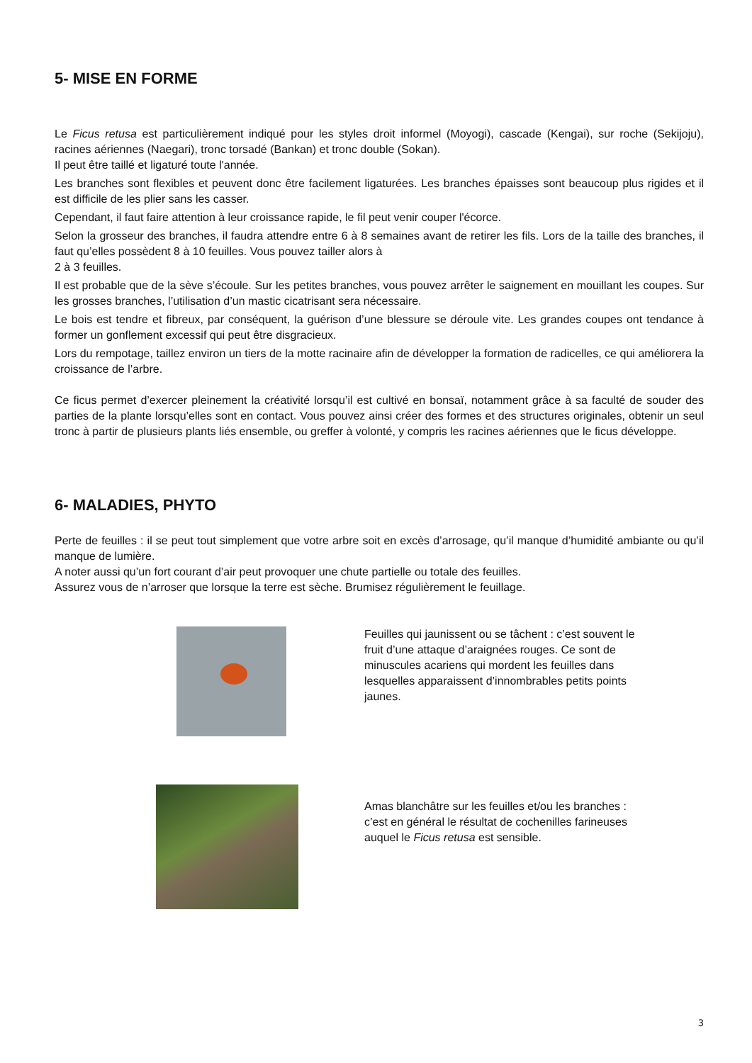5- MISE EN FORME
Le Ficus retusa est particulièrement indiqué pour les styles droit informel (Moyogi), cascade (Kengai), sur roche (Sekijoju), racines aériennes (Naegari), tronc torsadé (Bankan) et tronc double (Sokan).
Il peut être taillé et ligaturé toute l'année.
Les branches sont flexibles et peuvent donc être facilement ligaturées. Les branches épaisses sont beaucoup plus rigides et il est difficile de les plier sans les casser.
Cependant, il faut faire attention à leur croissance rapide, le fil peut venir couper l'écorce.
Selon la grosseur des branches, il faudra attendre entre 6 à 8 semaines avant de retirer les fils. Lors de la taille des branches, il faut qu’elles possèdent 8 à 10 feuilles. Vous pouvez tailler alors à
2 à 3 feuilles.
Il est probable que de la sève s’écoule. Sur les petites branches, vous pouvez arrêter le saignement en mouillant les coupes. Sur les grosses branches, l’utilisation d’un mastic cicatrisant sera nécessaire.
Le bois est tendre et fibreux, par conséquent, la guérison d’une blessure se déroule vite. Les grandes coupes ont tendance à former un gonflement excessif qui peut être disgracieux.
Lors du rempotage, taillez environ un tiers de la motte racinaire afin de développer la formation de radicelles, ce qui améliorera la croissance de l’arbre.
Ce ficus permet d’exercer pleinement la créativité lorsqu’il est cultivé en bonsaï, notamment grâce à sa faculté de souder des parties de la plante lorsqu’elles sont en contact. Vous pouvez ainsi créer des formes et des structures originales, obtenir un seul tronc à partir de plusieurs plants liés ensemble, ou greffer à volonté, y compris les racines aériennes que le ficus développe.
6- MALADIES, PHYTO
Perte de feuilles : il se peut tout simplement que votre arbre soit en excès d’arrosage, qu’il manque d’humidité ambiante ou qu’il manque de lumière.
A noter aussi qu’un fort courant d’air peut provoquer une chute partielle ou totale des feuilles.
Assurez vous de n’arroser que lorsque la terre est sèche. Brumisez régulièrement le feuillage.
Feuilles qui jaunissent ou se tâchent : c’est souvent le fruit d’une attaque d’araignées rouges. Ce sont de minuscules acariens qui mordent les feuilles dans lesquelles apparaissent d’innombrables petits points jaunes.
Amas blanchâtre sur les feuilles et/ou les branches : c’est en général le résultat de cochenilles farineuses auquel le Ficus retusa est sensible.
3